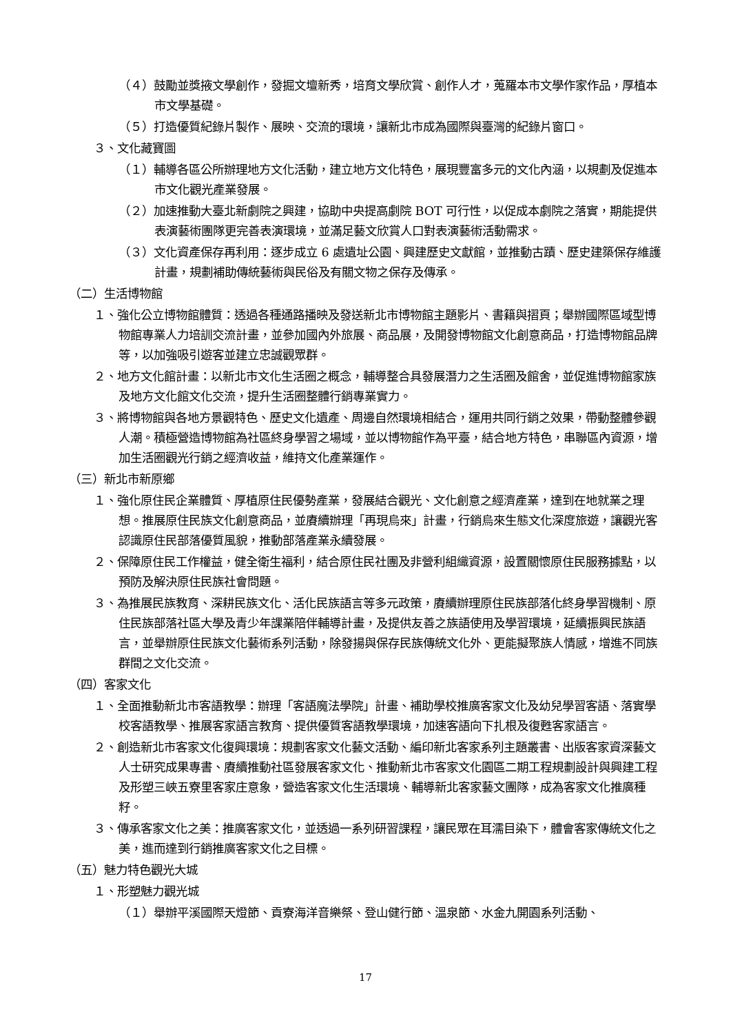（４）鼓勵並獎掖文學創作，發掘文壇新秀，培育文學欣賞、創作人才，蒐羅本市文學作家作品，厚植本市文學基礎。
（５）打造優質紀錄片製作、展映、交流的環境，讓新北市成為國際與臺灣的紀錄片窗口。
３、文化藏寶圖
（１）輔導各區公所辦理地方文化活動，建立地方文化特色，展現豐富多元的文化內涵，以規劃及促進本市文化觀光產業發展。
（２）加速推動大臺北新劇院之興建，協助中央提高劇院 BOT 可行性，以促成本劇院之落實，期能提供表演藝術團隊更完善表演環境，並滿足藝文欣賞人口對表演藝術活動需求。
（３）文化資產保存再利用：逐步成立 6 處遺址公園、興建歷史文獻館，並推動古蹟、歷史建築保存維護計畫，規劃補助傳統藝術與民俗及有關文物之保存及傳承。
（二）生活博物館
１、強化公立博物館體質：透過各種通路播映及發送新北市博物館主題影片、書籍與摺頁；舉辦國際區域型博物館專業人力培訓交流計畫，並參加國內外旅展、商品展，及開發博物館文化創意商品，打造博物館品牌等，以加強吸引遊客並建立忠誠觀眾群。
２、地方文化館計畫：以新北市文化生活圈之概念，輔導整合具發展潛力之生活圈及館舍，並促進博物館家族及地方文化館文化交流，提升生活圈整體行銷專業實力。
３、將博物館與各地方景觀特色、歷史文化遺產、周邊自然環境相結合，運用共同行銷之效果，帶動整體參觀人潮。積極營造博物館為社區終身學習之場域，並以博物館作為平臺，結合地方特色，串聯區內資源，增加生活圈觀光行銷之經濟收益，維持文化產業運作。
（三）新北市新原鄉
１、強化原住民企業體質、厚植原住民優勢產業，發展結合觀光、文化創意之經濟產業，達到在地就業之理想。推展原住民族文化創意商品，並賡續辦理「再現烏來」計畫，行銷烏來生態文化深度旅遊，讓觀光客認識原住民部落優質風貌，推動部落產業永續發展。
２、保障原住民工作權益，健全衛生福利，結合原住民社團及非營利組織資源，設置關懷原住民服務據點，以預防及解決原住民族社會問題。
３、為推展民族教育、深耕民族文化、活化民族語言等多元政策，賡續辦理原住民族部落化終身學習機制、原住民族部落社區大學及青少年課業陪伴輔導計畫，及提供友善之族語使用及學習環境，延續振興民族語言，並舉辦原住民族文化藝術系列活動，除發揚與保存民族傳統文化外、更能擬聚族人情感，增進不同族群間之文化交流。
（四）客家文化
１、全面推動新北市客語教學：辦理「客語魔法學院」計畫、補助學校推廣客家文化及幼兒學習客語、落實學校客語教學、推展客家語言教育、提供優質客語教學環境，加速客語向下扎根及復甦客家語言。
２、創造新北市客家文化復興環境：規劃客家文化藝文活動、編印新北客家系列主題叢書、出版客家資深藝文人士研究成果專書、賡續推動社區發展客家文化、推動新北市客家文化園區二期工程規劃設計與興建工程及形塑三峽五寮里客家庄意象，營造客家文化生活環境、輔導新北客家藝文團隊，成為客家文化推廣種籽。
３、傳承客家文化之美：推廣客家文化，並透過一系列研習課程，讓民眾在耳濡目染下，體會客家傳統文化之美，進而達到行銷推廣客家文化之目標。
（五）魅力特色觀光大城
１、形塑魅力觀光城
（１）舉辦平溪國際天燈節、貢寮海洋音樂祭、登山健行節、溫泉節、水金九開園系列活動、
17